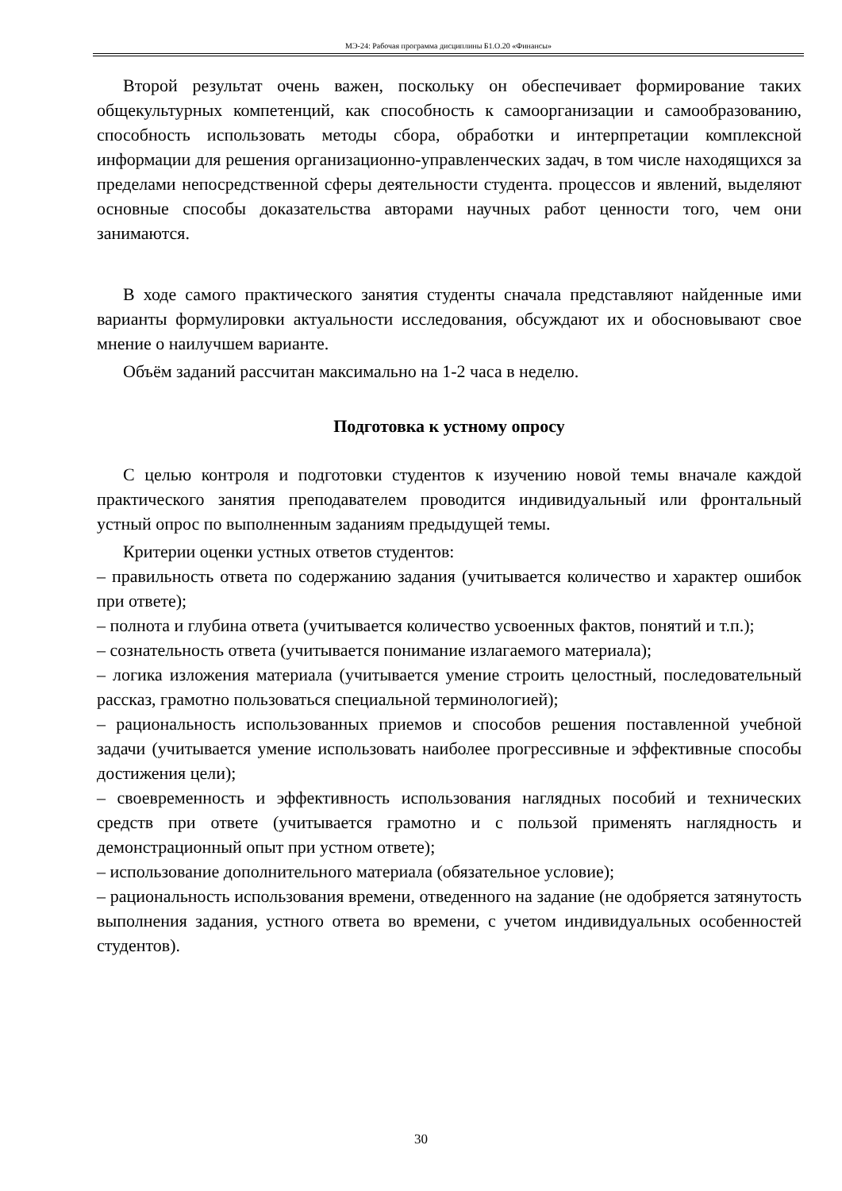МЭ-24: Рабочая программа дисциплины Б1.О.20 «Финансы»
Второй результат очень важен, поскольку он обеспечивает формирование таких общекультурных компетенций, как способность к самоорганизации и самообразованию, способность использовать методы сбора, обработки и интерпретации комплексной информации для решения организационно-управленческих задач, в том числе находящихся за пределами непосредственной сферы деятельности студента. процессов и явлений, выделяют основные способы доказательства авторами научных работ ценности того, чем они занимаются.
В ходе самого практического занятия студенты сначала представляют найденные ими варианты формулировки актуальности исследования, обсуждают их и обосновывают свое мнение о наилучшем варианте.
Объём заданий рассчитан максимально на 1-2 часа в неделю.
Подготовка к устному опросу
С целью контроля и подготовки студентов к изучению новой темы вначале каждой практического занятия преподавателем проводится индивидуальный или фронтальный устный опрос по выполненным заданиям предыдущей темы.
Критерии оценки устных ответов студентов:
– правильность ответа по содержанию задания (учитывается количество и характер ошибок при ответе);
– полнота и глубина ответа (учитывается количество усвоенных фактов, понятий и т.п.);
– сознательность ответа (учитывается понимание излагаемого материала);
– логика изложения материала (учитывается умение строить целостный, последовательный рассказ, грамотно пользоваться специальной терминологией);
– рациональность использованных приемов и способов решения поставленной учебной задачи (учитывается умение использовать наиболее прогрессивные и эффективные способы достижения цели);
– своевременность и эффективность использования наглядных пособий и технических средств при ответе (учитывается грамотно и с пользой применять наглядность и демонстрационный опыт при устном ответе);
– использование дополнительного материала (обязательное условие);
– рациональность использования времени, отведенного на задание (не одобряется затянутость выполнения задания, устного ответа во времени, с учетом индивидуальных особенностей студентов).
30